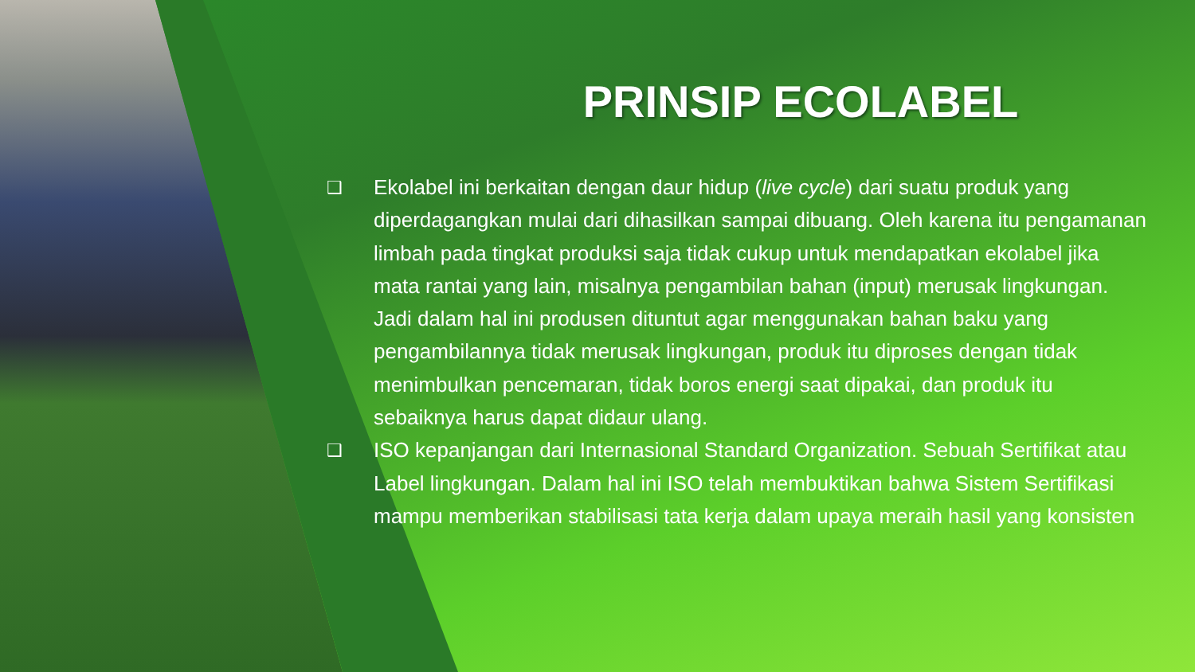PRINSIP ECOLABEL
❑
Ekolabel ini berkaitan dengan daur hidup (live cycle) dari suatu produk yang diperdagangkan mulai dari dihasilkan sampai dibuang. Oleh karena itu pengamanan limbah pada tingkat produksi saja tidak cukup untuk mendapatkan ekolabel jika mata rantai yang lain, misalnya pengambilan bahan (input) merusak lingkungan. Jadi dalam hal ini produsen dituntut agar menggunakan bahan baku yang pengambilannya tidak merusak lingkungan, produk itu diproses dengan tidak menimbulkan pencemaran, tidak boros energi saat dipakai, dan produk itu sebaiknya harus dapat didaur ulang.
❑
ISO kepanjangan dari Internasional Standard Organization. Sebuah Sertifikat atau Label lingkungan. Dalam hal ini ISO telah membuktikan bahwa Sistem Sertifikasi mampu memberikan stabilisasi tata kerja dalam upaya meraih hasil yang konsisten